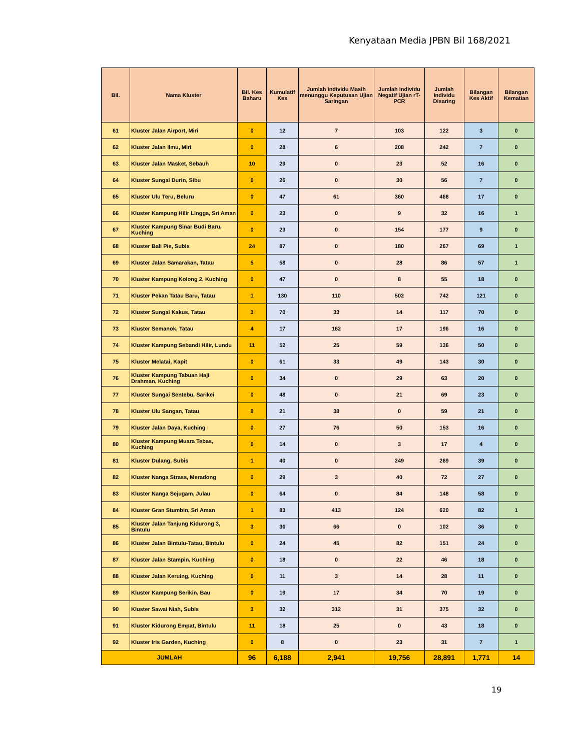Kenyataan Media JPBN Bil 168/2021
| Bil. | Nama Kluster | Bil. Kes Baharu | Kumulatif Kes | Jumlah Individu Masih menunggu Keputusan Ujian Saringan | Jumlah Individu Negatif Ujian rT-PCR | Jumlah Individu Disaring | Bilangan Kes Aktif | Bilangan Kematian |
| --- | --- | --- | --- | --- | --- | --- | --- | --- |
| 61 | Kluster Jalan Airport, Miri | 0 | 12 | 7 | 103 | 122 | 3 | 0 |
| 62 | Kluster Jalan Ilmu, Miri | 0 | 28 | 6 | 208 | 242 | 7 | 0 |
| 63 | Kluster Jalan Masket, Sebauh | 10 | 29 | 0 | 23 | 52 | 16 | 0 |
| 64 | Kluster Sungai Durin, Sibu | 0 | 26 | 0 | 30 | 56 | 7 | 0 |
| 65 | Kluster Ulu Teru, Beluru | 0 | 47 | 61 | 360 | 468 | 17 | 0 |
| 66 | Kluster Kampung Hilir Lingga, Sri Aman | 0 | 23 | 0 | 9 | 32 | 16 | 1 |
| 67 | Kluster Kampung Sinar Budi Baru, Kuching | 0 | 23 | 0 | 154 | 177 | 9 | 0 |
| 68 | Kluster Bali Pie, Subis | 24 | 87 | 0 | 180 | 267 | 69 | 1 |
| 69 | Kluster Jalan Samarakan, Tatau | 5 | 58 | 0 | 28 | 86 | 57 | 1 |
| 70 | Kluster Kampung Kolong 2, Kuching | 0 | 47 | 0 | 8 | 55 | 18 | 0 |
| 71 | Kluster Pekan Tatau Baru, Tatau | 1 | 130 | 110 | 502 | 742 | 121 | 0 |
| 72 | Kluster Sungai Kakus, Tatau | 3 | 70 | 33 | 14 | 117 | 70 | 0 |
| 73 | Kluster Semanok, Tatau | 4 | 17 | 162 | 17 | 196 | 16 | 0 |
| 74 | Kluster Kampung Sebandi Hilir, Lundu | 11 | 52 | 25 | 59 | 136 | 50 | 0 |
| 75 | Kluster Melatai, Kapit | 0 | 61 | 33 | 49 | 143 | 30 | 0 |
| 76 | Kluster Kampung Tabuan Haji Drahman, Kuching | 0 | 34 | 0 | 29 | 63 | 20 | 0 |
| 77 | Kluster Sungai Sentebu, Sarikei | 0 | 48 | 0 | 21 | 69 | 23 | 0 |
| 78 | Kluster Ulu Sangan, Tatau | 9 | 21 | 38 | 0 | 59 | 21 | 0 |
| 79 | Kluster Jalan Daya, Kuching | 0 | 27 | 76 | 50 | 153 | 16 | 0 |
| 80 | Kluster Kampung Muara Tebas, Kuching | 0 | 14 | 0 | 3 | 17 | 4 | 0 |
| 81 | Kluster Dulang, Subis | 1 | 40 | 0 | 249 | 289 | 39 | 0 |
| 82 | Kluster Nanga Strass, Meradong | 0 | 29 | 3 | 40 | 72 | 27 | 0 |
| 83 | Kluster Nanga Sejugam, Julau | 0 | 64 | 0 | 84 | 148 | 58 | 0 |
| 84 | Kluster Gran Stumbin, Sri Aman | 1 | 83 | 413 | 124 | 620 | 82 | 1 |
| 85 | Kluster Jalan Tanjung Kidurong 3, Bintulu | 3 | 36 | 66 | 0 | 102 | 36 | 0 |
| 86 | Kluster Jalan Bintulu-Tatau, Bintulu | 0 | 24 | 45 | 82 | 151 | 24 | 0 |
| 87 | Kluster Jalan Stampin, Kuching | 0 | 18 | 0 | 22 | 46 | 18 | 0 |
| 88 | Kluster Jalan Keruing, Kuching | 0 | 11 | 3 | 14 | 28 | 11 | 0 |
| 89 | Kluster Kampung Serikin, Bau | 0 | 19 | 17 | 34 | 70 | 19 | 0 |
| 90 | Kluster Sawai Niah, Subis | 3 | 32 | 312 | 31 | 375 | 32 | 0 |
| 91 | Kluster Kidurong Empat, Bintulu | 11 | 18 | 25 | 0 | 43 | 18 | 0 |
| 92 | Kluster Iris Garden, Kuching | 0 | 8 | 0 | 23 | 31 | 7 | 1 |
| JUMLAH | | 96 | 6,188 | 2,941 | 19,756 | 28,891 | 1,771 | 14 |
19